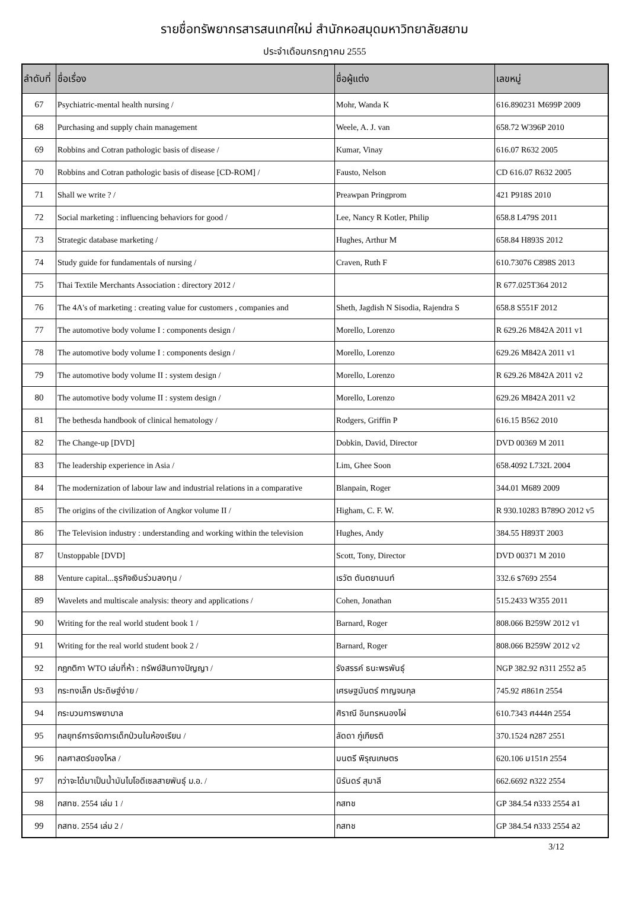รายชื่อทรัพยากรสารสนเทศใหม่ สำนักหอสมุดมหาวิทยาลัยสยาม
ประจำเดือนกรกฎาคม 2555
| ลำดับที่ | ชื่อเรื่อง | ชื่อผู้แต่ง | เลขหมู่ |
| --- | --- | --- | --- |
| 67 | Psychiatric-mental health nursing / | Mohr, Wanda K | 616.890231 M699P 2009 |
| 68 | Purchasing and supply chain management | Weele, A. J. van | 658.72 W396P 2010 |
| 69 | Robbins and Cotran pathologic basis of disease / | Kumar, Vinay | 616.07 R632 2005 |
| 70 | Robbins and Cotran pathologic basis of disease [CD-ROM] / | Fausto, Nelson | CD 616.07 R632 2005 |
| 71 | Shall we write ? / | Preawpan Pringprom | 421 P918S 2010 |
| 72 | Social marketing : influencing behaviors for good / | Lee, Nancy R Kotler, Philip | 658.8 L479S 2011 |
| 73 | Strategic database marketing / | Hughes, Arthur M | 658.84 H893S 2012 |
| 74 | Study guide for fundamentals of nursing / | Craven, Ruth F | 610.73076 C898S 2013 |
| 75 | Thai Textile Merchants Association : directory 2012 / | | R 677.025T364 2012 |
| 76 | The 4A's of marketing : creating value for customers , companies and | Sheth, Jagdish N Sisodia, Rajendra S | 658.8 S551F 2012 |
| 77 | The automotive body volume I : components design / | Morello, Lorenzo | R 629.26 M842A 2011 v1 |
| 78 | The automotive body volume I : components design / | Morello, Lorenzo | 629.26 M842A 2011 v1 |
| 79 | The automotive body volume II : system design / | Morello, Lorenzo | R 629.26 M842A 2011 v2 |
| 80 | The automotive body volume II : system design / | Morello, Lorenzo | 629.26 M842A 2011 v2 |
| 81 | The bethesda handbook of clinical hematology / | Rodgers, Griffin P | 616.15 B562 2010 |
| 82 | The Change-up [DVD] | Dobkin, David, Director | DVD 00369 M 2011 |
| 83 | The leadership experience in Asia / | Lim, Ghee Soon | 658.4092 L732L 2004 |
| 84 | The modernization of labour law and industrial relations in a comparative | Blanpain, Roger | 344.01 M689 2009 |
| 85 | The origins of the civilization of Angkor volume II / | Higham, C. F. W. | R 930.10283 B789O 2012 v5 |
| 86 | The Television industry : understanding and working within the television | Hughes, Andy | 384.55 H893T 2003 |
| 87 | Unstoppable [DVD] | Scott, Tony, Director | DVD 00371 M 2010 |
| 88 | Venture capital...ธุรกิจเงินร่วมลงทุน / | เรวัต ตันตยานนท์ | 332.6 ร769ว 2554 |
| 89 | Wavelets and multiscale analysis: theory and applications / | Cohen, Jonathan | 515.2433 W355 2011 |
| 90 | Writing for the real world student book 1 / | Barnard, Roger | 808.066 B259W 2012 v1 |
| 91 | Writing for the real world student book 2 / | Barnard, Roger | 808.066 B259W 2012 v2 |
| 92 | กฎกติกา WTO เล่มที่ห้า : ทรัพย์สินทางปัญญา / | รังสรรค์ ธนะพรพันธุ์ | NGP 382.92 ก311 2552 ล5 |
| 93 | กระทงเล็ก ประดิษฐ์ง่าย / | เศรษฐมันตร์ กาญจนกุล | 745.92 ศ861ก 2554 |
| 94 | กระบวนการพยาบาล | ศิราณี อินทรหนองไผ่ | 610.7343 ศ444ก 2554 |
| 95 | กลยุทธ์การจัดการเด็กป่วนในห้องเรียน / | ลัดดา ภู่เกียรติ | 370.1524 ก287 2551 |
| 96 | กลศาสตร์ของไหล / | มนตรี พิรุณเกษตร | 620.106 ม151ก 2554 |
| 97 | กว่าจะได้มาเป็นน้ำมันไบโอดีเซลสายพันธุ์ ม.อ. / | นิรันดร์ สุมาลี | 662.6692 ก322 2554 |
| 98 | กสทช. 2554 เล่ม 1 / | กสทช | GP 384.54 ก333 2554 ล1 |
| 99 | กสทช. 2554 เล่ม 2 / | กสทช | GP 384.54 ก333 2554 ล2 |
3/12